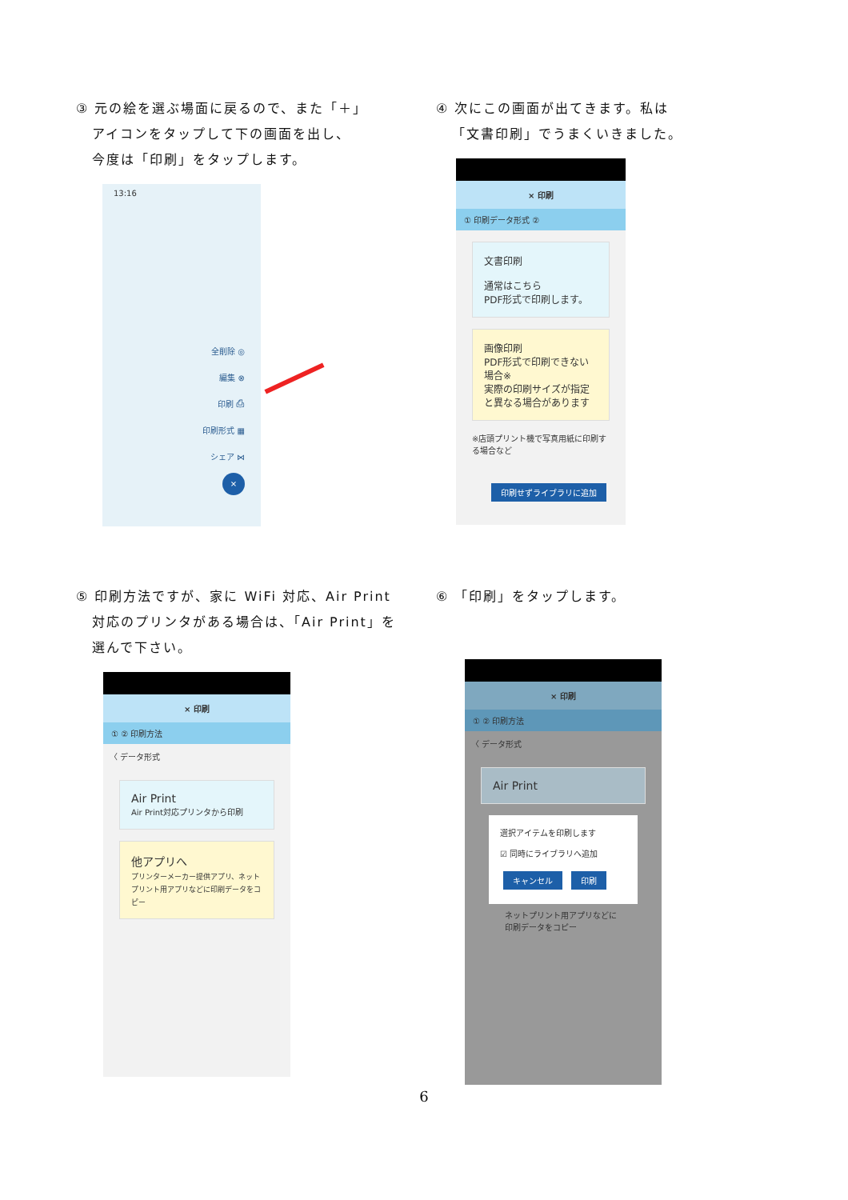③ 元の絵を選ぶ場面に戻るので、また「＋」
アイコンをタップして下の画面を出し、
今度は「印刷」をタップします。
13:16
全削除 ◎
編集 ⊗
印刷 ⎙
印刷形式 ▦
シェア ⋈
×
④ 次にこの画面が出てきます。私は
「文書印刷」でうまくいきました。
× 印刷
① 印刷データ形式 ②
文書印刷
通常はこちら
PDF形式で印刷します。
画像印刷
PDF形式で印刷できない場合※
実際の印刷サイズが指定と異なる場合があります
※店頭プリント機で写真用紙に印刷する場合など
印刷せずライブラリに追加
⑤ 印刷方法ですが、家に WiFi 対応、Air Print
対応のプリンタがある場合は、「Air Print」を
選んで下さい。
× 印刷
① ② 印刷方法
〈 データ形式
Air Print
Air Print対応プリンタから印刷
他アプリへ
プリンターメーカー提供アプリ、ネットプリント用アプリなどに印刷データをコピー
⑥ 「印刷」をタップします。
× 印刷
① ② 印刷方法
〈 データ形式
Air Print
選択アイテムを印刷します
☑ 同時にライブラリへ追加
キャンセル 印刷
ネットプリント用アプリなどに 印刷データをコピー
6